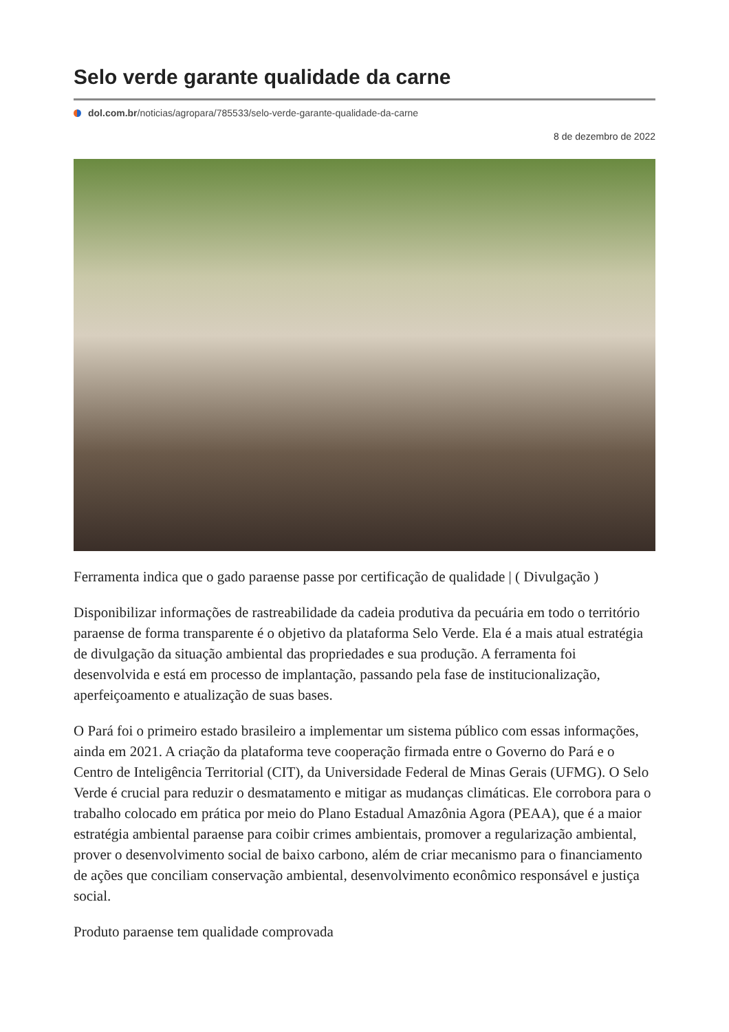Selo verde garante qualidade da carne
dol.com.br/noticias/agropara/785533/selo-verde-garante-qualidade-da-carne
8 de dezembro de 2022
Ferramenta indica que o gado paraense passe por certificação de qualidade | ( Divulgação )
Disponibilizar informações de rastreabilidade da cadeia produtiva da pecuária em todo o território paraense de forma transparente é o objetivo da plataforma Selo Verde. Ela é a mais atual estratégia de divulgação da situação ambiental das propriedades e sua produção. A ferramenta foi desenvolvida e está em processo de implantação, passando pela fase de institucionalização, aperfeiçoamento e atualização de suas bases.
O Pará foi o primeiro estado brasileiro a implementar um sistema público com essas informações, ainda em 2021. A criação da plataforma teve cooperação firmada entre o Governo do Pará e o Centro de Inteligência Territorial (CIT), da Universidade Federal de Minas Gerais (UFMG). O Selo Verde é crucial para reduzir o desmatamento e mitigar as mudanças climáticas. Ele corrobora para o trabalho colocado em prática por meio do Plano Estadual Amazônia Agora (PEAA), que é a maior estratégia ambiental paraense para coibir crimes ambientais, promover a regularização ambiental, prover o desenvolvimento social de baixo carbono, além de criar mecanismo para o financiamento de ações que conciliam conservação ambiental, desenvolvimento econômico responsável e justiça social.
Produto paraense tem qualidade comprovada